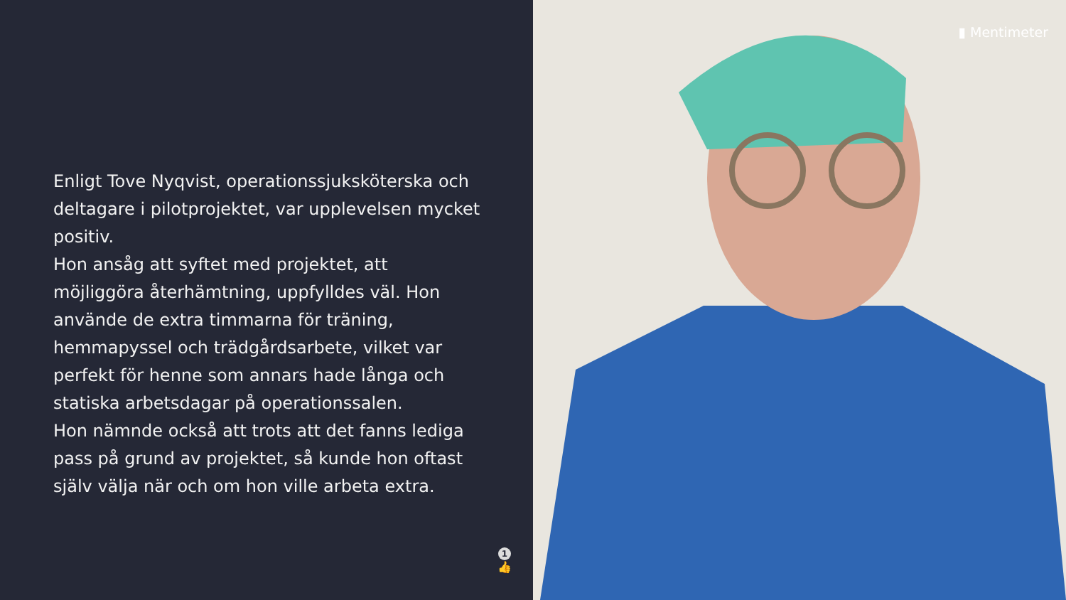Enligt Tove Nyqvist, operationssjuksköterska och deltagare i pilotprojektet, var upplevelsen mycket positiv.
Hon ansåg att syftet med projektet, att möjliggöra återhämtning, uppfylldes väl. Hon använde de extra timmarna för träning, hemmapyssel och trädgårdsarbete, vilket var perfekt för henne som annars hade långa och statiska arbetsdagar på operationssalen.
Hon nämnde också att trots att det fanns lediga pass på grund av projektet, så kunde hon oftast själv välja när och om hon ville arbeta extra.
1
👍
▮ Mentimeter